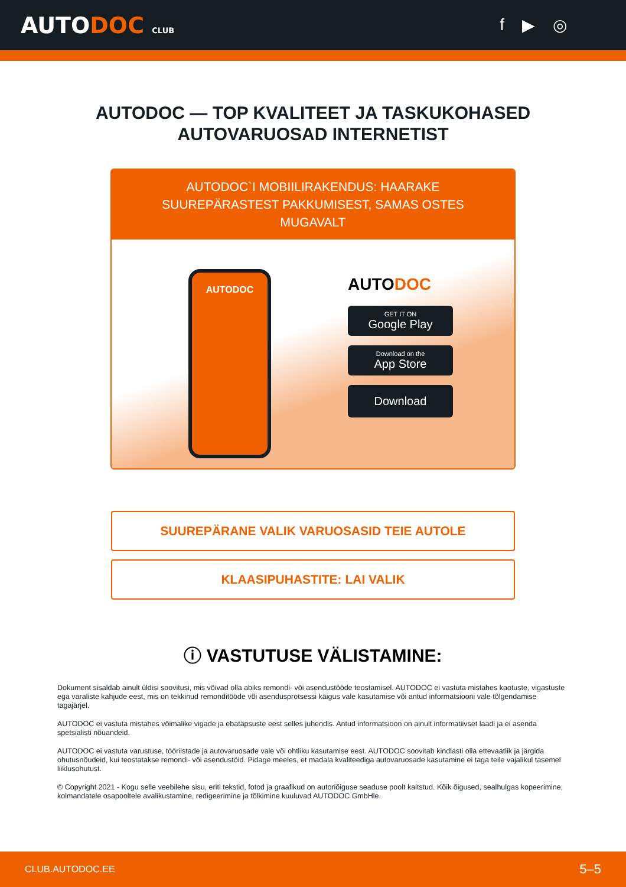AUTODOC CLUB
f ▶ ◎
AUTODOC — TOP KVALITEET JA TASKUKOHASED
AUTOVARUOSAD INTERNETIST
AUTODOC`I MOBIILIRAKENDUS: HAARAKE SUUREPÄRASTEST PAKKUMISEST, SAMAS OSTES MUGAVALT
AUTODOC
AUTODOC
GET IT ON
Google Play
Download on the
App Store
Download
SUUREPÄRANE VALIK VARUOSASID TEIE AUTOLE
KLAASIPUHASTITE: LAI VALIK
ⓘ VASTUTUSE VÄLISTAMINE:
Dokument sisaldab ainult üldisi soovitusi, mis võivad olla abiks remondi- või asendustööde teostamisel. AUTODOC ei vastuta mistahes kaotuste, vigastuste ega varaliste kahjude eest, mis on tekkinud remonditööde või asendusprotsessi käigus vale kasutamise või antud informatsiooni vale tõlgendamise tagajärjel.
AUTODOC ei vastuta mistahes võimalike vigade ja ebatäpsuste eest selles juhendis. Antud informatsioon on ainult informatiivset laadi ja ei asenda spetsialisti nõuandeid.
AUTODOC ei vastuta varustuse, tööriistade ja autovaruosade vale või ohtliku kasutamise eest. AUTODOC soovitab kindlasti olla ettevaatlik ja järgida ohutusnõudeid, kui teostatakse remondi- või asendustöid. Pidage meeles, et madala kvaliteediga autovaruosade kasutamine ei taga teile vajalikul tasemel liiklusohutust.
© Copyright 2021 - Kogu selle veebilehe sisu, eriti tekstid, fotod ja graafikud on autoriõiguse seaduse poolt kaitstud. Kõik õigused, sealhulgas kopeerimine, kolmandatele osapooltele avalikustamine, redigeerimine ja tõlkimine kuuluvad AUTODOC GmbHle.
CLUB.AUTODOC.EE 5–5